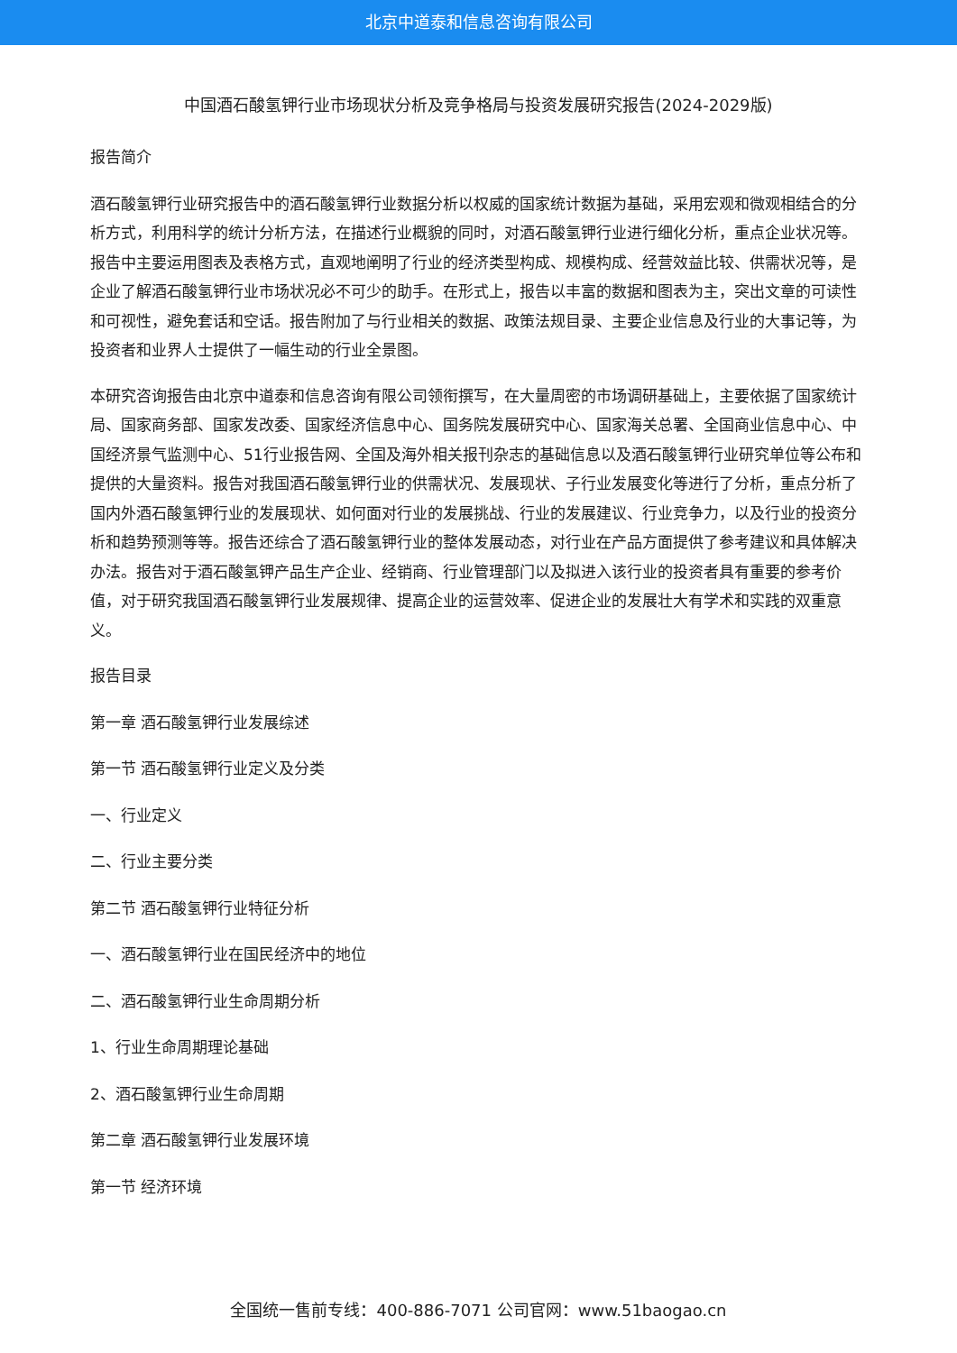北京中道泰和信息咨询有限公司
中国酒石酸氢钾行业市场现状分析及竞争格局与投资发展研究报告(2024-2029版)
报告简介
酒石酸氢钾行业研究报告中的酒石酸氢钾行业数据分析以权威的国家统计数据为基础，采用宏观和微观相结合的分析方式，利用科学的统计分析方法，在描述行业概貌的同时，对酒石酸氢钾行业进行细化分析，重点企业状况等。报告中主要运用图表及表格方式，直观地阐明了行业的经济类型构成、规模构成、经营效益比较、供需状况等，是企业了解酒石酸氢钾行业市场状况必不可少的助手。在形式上，报告以丰富的数据和图表为主，突出文章的可读性和可视性，避免套话和空话。报告附加了与行业相关的数据、政策法规目录、主要企业信息及行业的大事记等，为投资者和业界人士提供了一幅生动的行业全景图。
本研究咨询报告由北京中道泰和信息咨询有限公司领衔撰写，在大量周密的市场调研基础上，主要依据了国家统计局、国家商务部、国家发改委、国家经济信息中心、国务院发展研究中心、国家海关总署、全国商业信息中心、中国经济景气监测中心、51行业报告网、全国及海外相关报刊杂志的基础信息以及酒石酸氢钾行业研究单位等公布和提供的大量资料。报告对我国酒石酸氢钾行业的供需状况、发展现状、子行业发展变化等进行了分析，重点分析了国内外酒石酸氢钾行业的发展现状、如何面对行业的发展挑战、行业的发展建议、行业竞争力，以及行业的投资分析和趋势预测等等。报告还综合了酒石酸氢钾行业的整体发展动态，对行业在产品方面提供了参考建议和具体解决办法。报告对于酒石酸氢钾产品生产企业、经销商、行业管理部门以及拟进入该行业的投资者具有重要的参考价值，对于研究我国酒石酸氢钾行业发展规律、提高企业的运营效率、促进企业的发展壮大有学术和实践的双重意义。
报告目录
第一章 酒石酸氢钾行业发展综述
第一节 酒石酸氢钾行业定义及分类
一、行业定义
二、行业主要分类
第二节 酒石酸氢钾行业特征分析
一、酒石酸氢钾行业在国民经济中的地位
二、酒石酸氢钾行业生命周期分析
1、行业生命周期理论基础
2、酒石酸氢钾行业生命周期
第二章 酒石酸氢钾行业发展环境
第一节 经济环境
全国统一售前专线：400-886-7071 公司官网：www.51baogao.cn